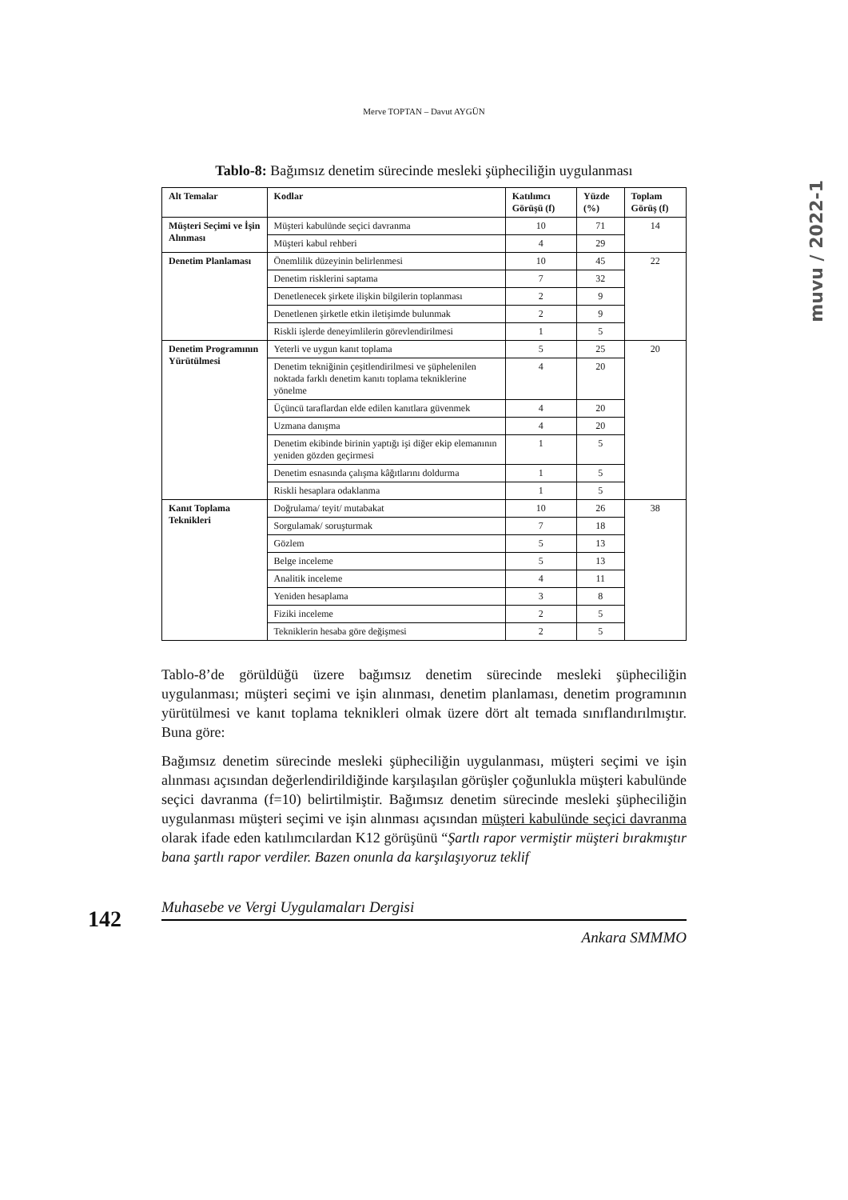Merve TOPTAN – Davut AYGÜN
muvu / 2022-1
Tablo-8: Bağımsız denetim sürecinde mesleki şüpheciliğin uygulanması
| Alt Temalar | Kodlar | Katılımcı Görüşü (f) | Yüzde (%) | Toplam Görüş (f) |
| --- | --- | --- | --- | --- |
| Müşteri Seçimi ve İşin Alınması | Müşteri kabulünde seçici davranma | 10 | 71 | 14 |
| | Müşteri kabul rehberi | 4 | 29 | |
| Denetim Planlaması | Önemlilik düzeyinin belirlenmesi | 10 | 45 | 22 |
| | Denetim risklerini saptama | 7 | 32 | |
| | Denetlenecek şirkete ilişkin bilgilerin toplanması | 2 | 9 | |
| | Denetlenen şirketle etkin iletişimde bulunmak | 2 | 9 | |
| | Riskli işlerde deneyimlilerin görevlendirilmesi | 1 | 5 | |
| Denetim Programının Yürütülmesi | Yeterli ve uygun kanıt toplama | 5 | 25 | 20 |
| | Denetim tekniğinin çeşitlendirilmesi ve şüphelenilen noktada farklı denetim kanıtı toplama tekniklerine yönelme | 4 | 20 | |
| | Üçüncü taraflardan elde edilen kanıtlara güvenmek | 4 | 20 | |
| | Uzmana danışma | 4 | 20 | |
| | Denetim ekibinde birinin yaptığı işi diğer ekip elemanının yeniden gözden geçirmesi | 1 | 5 | |
| | Denetim esnasında çalışma kâğıtlarını doldurma | 1 | 5 | |
| | Riskli hesaplara odaklanma | 1 | 5 | |
| Kanıt Toplama Teknikleri | Doğrulama/ teyit/ mutabakat | 10 | 26 | 38 |
| | Sorgulamak/ soruşturmak | 7 | 18 | |
| | Gözlem | 5 | 13 | |
| | Belge inceleme | 5 | 13 | |
| | Analitik inceleme | 4 | 11 | |
| | Yeniden hesaplama | 3 | 8 | |
| | Fiziki inceleme | 2 | 5 | |
| | Tekniklerin hesaba göre değişmesi | 2 | 5 | |
Tablo-8’de görüldüğü üzere bağımsız denetim sürecinde mesleki şüpheciliğin uygulanması; müşteri seçimi ve işin alınması, denetim planlaması, denetim programının yürütülmesi ve kanıt toplama teknikleri olmak üzere dört alt temada sınıflandırılmıştır. Buna göre:
Bağımsız denetim sürecinde mesleki şüpheciliğin uygulanması, müşteri seçimi ve işin alınması açısından değerlendirildiğinde karşılaşılan görüşler çoğunlukla müşteri kabulünde seçici davranma (f=10) belirtilmiştir. Bağımsız denetim sürecinde mesleki şüpheciliğin uygulanması müşteri seçimi ve işin alınması açısından müşteri kabulünde seçici davranma olarak ifade eden katılımcılardan K12 görüşünü “Şartlı rapor vermiştir müşteri bırakmıştır bana şartlı rapor verdiler. Bazen onunla da karşılaşıyoruz teklif
142
Muhasebe ve Vergi Uygulamaları Dergisi
Ankara SMMMO